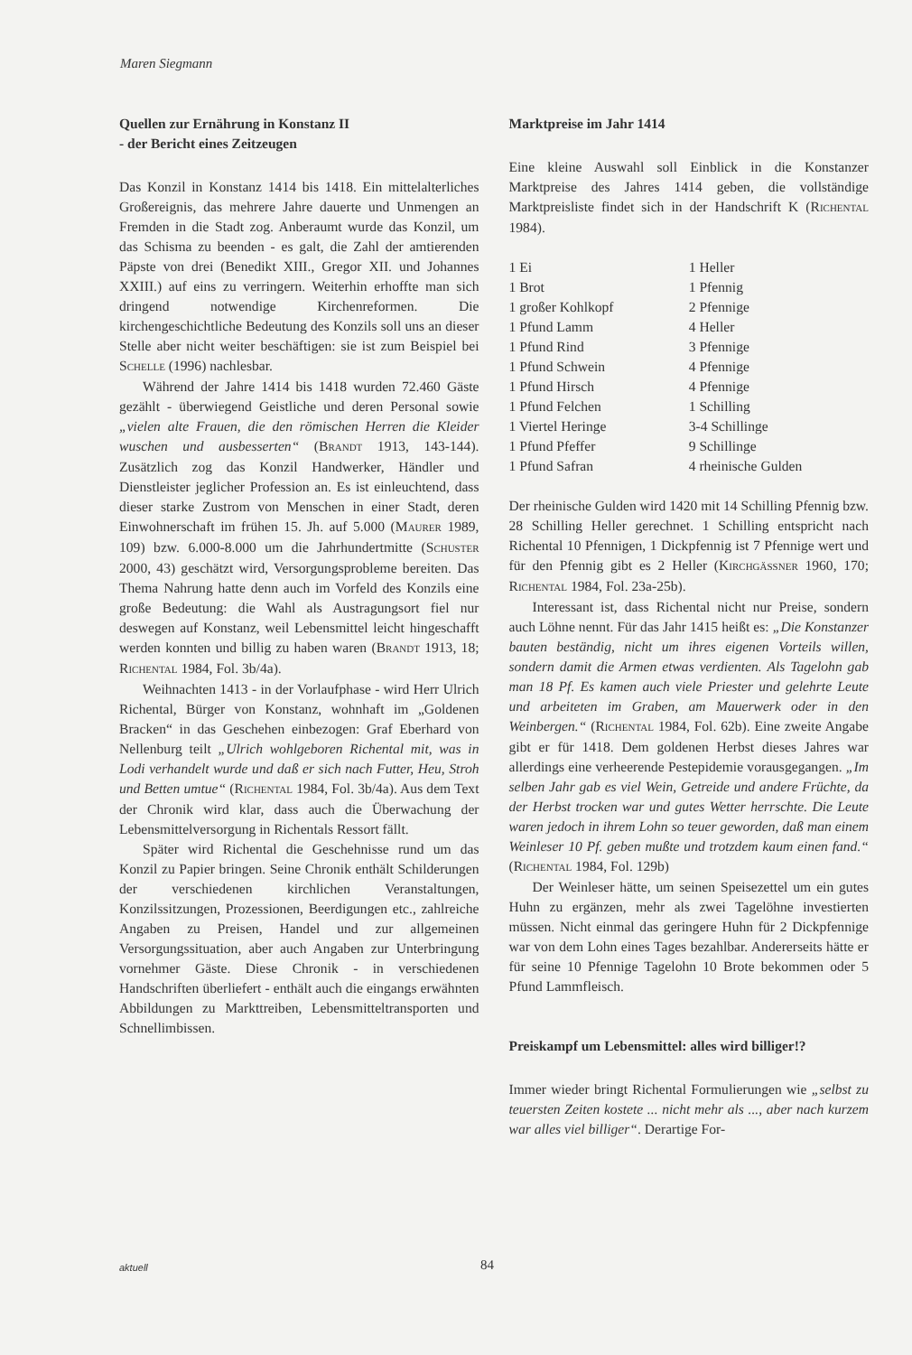Maren Siegmann
Quellen zur Ernährung in Konstanz II
- der Bericht eines Zeitzeugen
Das Konzil in Konstanz 1414 bis 1418. Ein mittelalterliches Großereignis, das mehrere Jahre dauerte und Unmengen an Fremden in die Stadt zog. Anberaumt wurde das Konzil, um das Schisma zu beenden - es galt, die Zahl der amtierenden Päpste von drei (Benedikt XIII., Gregor XII. und Johannes XXIII.) auf eins zu verringern. Weiterhin erhoffte man sich dringend notwendige Kirchenreformen. Die kirchengeschichtliche Bedeutung des Konzils soll uns an dieser Stelle aber nicht weiter beschäftigen: sie ist zum Beispiel bei SCHELLE (1996) nachlesbar.
Während der Jahre 1414 bis 1418 wurden 72.460 Gäste gezählt - überwiegend Geistliche und deren Personal sowie „vielen alte Frauen, die den römischen Herren die Kleider wuschen und ausbesserten“ (BRANDT 1913, 143-144). Zusätzlich zog das Konzil Handwerker, Händler und Dienstleister jeglicher Profession an. Es ist einleuchtend, dass dieser starke Zustrom von Menschen in einer Stadt, deren Einwohnerschaft im frühen 15. Jh. auf 5.000 (MAURER 1989, 109) bzw. 6.000-8.000 um die Jahrhundertmitte (SCHUSTER 2000, 43) geschätzt wird, Versorgungsprobleme bereiten. Das Thema Nahrung hatte denn auch im Vorfeld des Konzils eine große Bedeutung: die Wahl als Austragungsort fiel nur deswegen auf Konstanz, weil Lebensmittel leicht hingeschafft werden konnten und billig zu haben waren (BRANDT 1913, 18; RICHENTAL 1984, Fol. 3b/4a).
Weihnachten 1413 - in der Vorlaufphase - wird Herr Ulrich Richental, Bürger von Konstanz, wohnhaft im „Goldenen Bracken“ in das Geschehen einbezogen: Graf Eberhard von Nellenburg teilt „Ulrich wohlgeboren Richental mit, was in Lodi verhandelt wurde und daß er sich nach Futter, Heu, Stroh und Betten umtue“ (RICHENTAL 1984, Fol. 3b/4a). Aus dem Text der Chronik wird klar, dass auch die Überwachung der Lebensmittelversorgung in Richentals Ressort fällt.
Später wird Richental die Geschehnisse rund um das Konzil zu Papier bringen. Seine Chronik enthält Schilderungen der verschiedenen kirchlichen Veranstaltungen, Konzilssitzungen, Prozessionen, Beerdigungen etc., zahlreiche Angaben zu Preisen, Handel und zur allgemeinen Versorgungssituation, aber auch Angaben zur Unterbringung vornehmer Gäste. Diese Chronik - in verschiedenen Handschriften überliefert - enthält auch die eingangs erwähnten Abbildungen zu Markttreiben, Lebensmitteltransporten und Schnellimbissen.
Marktpreise im Jahr 1414
Eine kleine Auswahl soll Einblick in die Konstanzer Marktpreise des Jahres 1414 geben, die vollständige Marktpreisliste findet sich in der Handschrift K (RICHENTAL 1984).
| 1 Ei | 1 Heller |
| 1 Brot | 1 Pfennig |
| 1 großer Kohlkopf | 2 Pfennige |
| 1 Pfund Lamm | 4 Heller |
| 1 Pfund Rind | 3 Pfennige |
| 1 Pfund Schwein | 4 Pfennige |
| 1 Pfund Hirsch | 4 Pfennige |
| 1 Pfund Felchen | 1 Schilling |
| 1 Viertel Heringe | 3-4 Schillinge |
| 1 Pfund Pfeffer | 9 Schillinge |
| 1 Pfund Safran | 4 rheinische Gulden |
Der rheinische Gulden wird 1420 mit 14 Schilling Pfennig bzw. 28 Schilling Heller gerechnet. 1 Schilling entspricht nach Richental 10 Pfennigen, 1 Dickpfennig ist 7 Pfennige wert und für den Pfennig gibt es 2 Heller (KIRCHGÄSSNER 1960, 170; RICHENTAL 1984, Fol. 23a-25b).
Interessant ist, dass Richental nicht nur Preise, sondern auch Löhne nennt. Für das Jahr 1415 heißt es: „Die Konstanzer bauten beständig, nicht um ihres eigenen Vorteils willen, sondern damit die Armen etwas verdienten. Als Tagelohn gab man 18 Pf. Es kamen auch viele Priester und gelehrte Leute und arbeiteten im Graben, am Mauerwerk oder in den Weinbergen.“ (RICHENTAL 1984, Fol. 62b). Eine zweite Angabe gibt er für 1418. Dem goldenen Herbst dieses Jahres war allerdings eine verheerende Pestepidemie vorausgegangen. „Im selben Jahr gab es viel Wein, Getreide und andere Früchte, da der Herbst trocken war und gutes Wetter herrschte. Die Leute waren jedoch in ihrem Lohn so teuer geworden, daß man einem Weinleser 10 Pf. geben mußte und trotzdem kaum einen fand.“ (RICHENTAL 1984, Fol. 129b)
Der Weinleser hätte, um seinen Speisezettel um ein gutes Huhn zu ergänzen, mehr als zwei Tagelöhne investierten müssen. Nicht einmal das geringere Huhn für 2 Dickpfennige war von dem Lohn eines Tages bezahlbar. Andererseits hätte er für seine 10 Pfennige Tagelohn 10 Brote bekommen oder 5 Pfund Lammfleisch.
Preiskampf um Lebensmittel: alles wird billiger!?
Immer wieder bringt Richental Formulierungen wie „selbst zu teuersten Zeiten kostete ... nicht mehr als ..., aber nach kurzem war alles viel billiger“. Derartige For-
aktuell 84